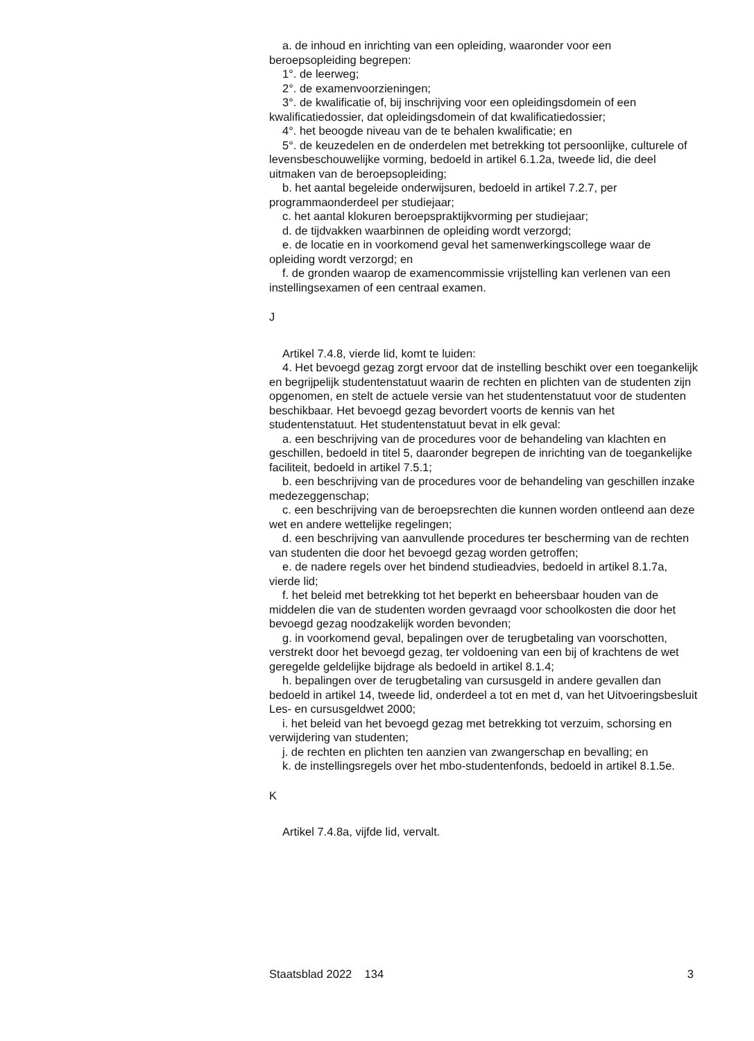a. de inhoud en inrichting van een opleiding, waaronder voor een beroepsopleiding begrepen:
1°. de leerweg;
2°. de examenvoorzieningen;
3°. de kwalificatie of, bij inschrijving voor een opleidingsdomein of een kwalificatiedossier, dat opleidingsdomein of dat kwalificatiedossier;
4°. het beoogde niveau van de te behalen kwalificatie; en
5°. de keuzedelen en de onderdelen met betrekking tot persoonlijke, culturele of levensbeschouwelijke vorming, bedoeld in artikel 6.1.2a, tweede lid, die deel uitmaken van de beroepsopleiding;
b. het aantal begeleide onderwijsuren, bedoeld in artikel 7.2.7, per programmaonderdeel per studiejaar;
c. het aantal klokuren beroepspraktijkvorming per studiejaar;
d. de tijdvakken waarbinnen de opleiding wordt verzorgd;
e. de locatie en in voorkomend geval het samenwerkingscollege waar de opleiding wordt verzorgd; en
f. de gronden waarop de examencommissie vrijstelling kan verlenen van een instellingsexamen of een centraal examen.
J
Artikel 7.4.8, vierde lid, komt te luiden:
4. Het bevoegd gezag zorgt ervoor dat de instelling beschikt over een toegankelijk en begrijpelijk studentenstatuut waarin de rechten en plichten van de studenten zijn opgenomen, en stelt de actuele versie van het studentenstatuut voor de studenten beschikbaar. Het bevoegd gezag bevordert voorts de kennis van het studentenstatuut. Het studentenstatuut bevat in elk geval:
a. een beschrijving van de procedures voor de behandeling van klachten en geschillen, bedoeld in titel 5, daaronder begrepen de inrichting van de toegankelijke faciliteit, bedoeld in artikel 7.5.1;
b. een beschrijving van de procedures voor de behandeling van geschillen inzake medezeggenschap;
c. een beschrijving van de beroepsrechten die kunnen worden ontleend aan deze wet en andere wettelijke regelingen;
d. een beschrijving van aanvullende procedures ter bescherming van de rechten van studenten die door het bevoegd gezag worden getroffen;
e. de nadere regels over het bindend studieadvies, bedoeld in artikel 8.1.7a, vierde lid;
f. het beleid met betrekking tot het beperkt en beheersbaar houden van de middelen die van de studenten worden gevraagd voor schoolkosten die door het bevoegd gezag noodzakelijk worden bevonden;
g. in voorkomend geval, bepalingen over de terugbetaling van voorschotten, verstrekt door het bevoegd gezag, ter voldoening van een bij of krachtens de wet geregelde geldelijke bijdrage als bedoeld in artikel 8.1.4;
h. bepalingen over de terugbetaling van cursusgeld in andere gevallen dan bedoeld in artikel 14, tweede lid, onderdeel a tot en met d, van het Uitvoeringsbesluit Les- en cursusgeldwet 2000;
i. het beleid van het bevoegd gezag met betrekking tot verzuim, schorsing en verwijdering van studenten;
j. de rechten en plichten ten aanzien van zwangerschap en bevalling; en
k. de instellingsregels over het mbo-studentenfonds, bedoeld in artikel 8.1.5e.
K
Artikel 7.4.8a, vijfde lid, vervalt.
Staatsblad 2022 134 3